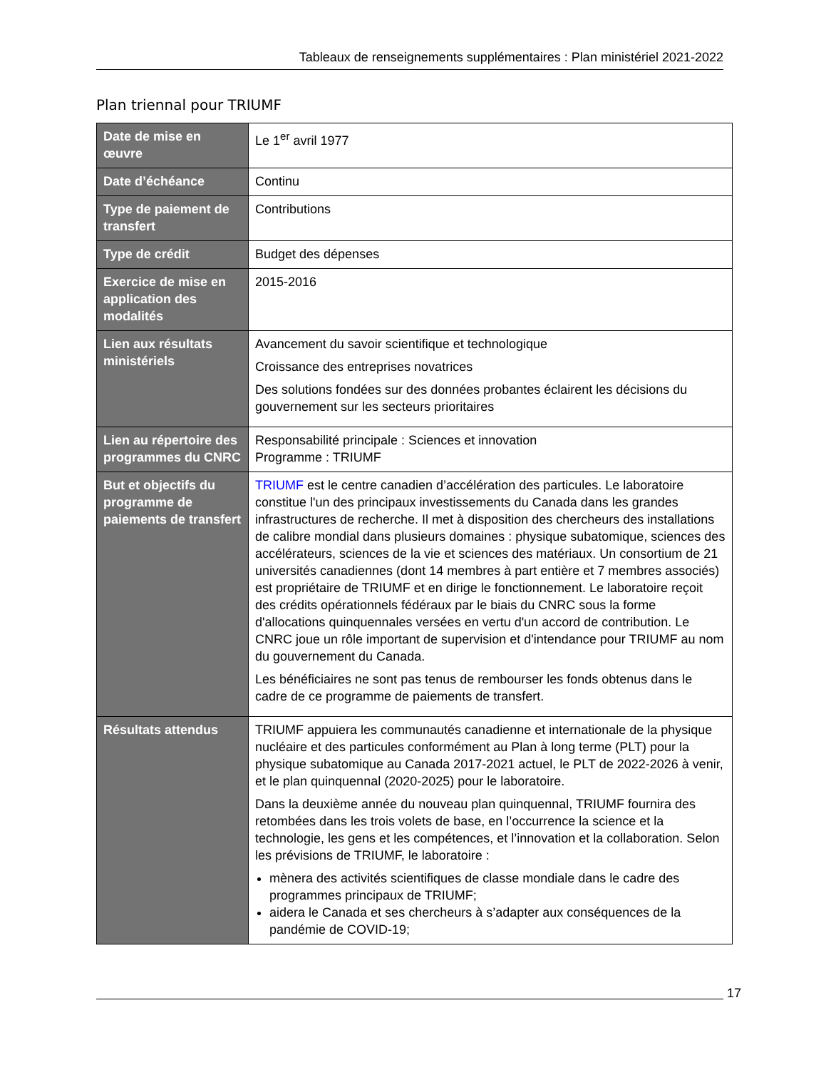Tableaux de renseignements supplémentaires : Plan ministériel 2021-2022
Plan triennal pour TRIUMF
| Date de mise en œuvre | Le 1<sup>er</sup> avril 1977 |
| Date d’échéance | Continu |
| Type de paiement de transfert | Contributions |
| Type de crédit | Budget des dépenses |
| Exercice de mise en application des modalités | 2015-2016 |
| Lien aux résultats ministériels | Avancement du savoir scientifique et technologique Croissance des entreprises novatrices Des solutions fondées sur des données probantes éclairent les décisions du gouvernement sur les secteurs prioritaires |
| Lien au répertoire des programmes du CNRC | Responsabilité principale : Sciences et innovation Programme : TRIUMF |
| But et objectifs du programme de paiements de transfert | TRIUMF est le centre canadien d’accélération des particules. Le laboratoire constitue l'un des principaux investissements du Canada dans les grandes infrastructures de recherche. Il met à disposition des chercheurs des installations de calibre mondial dans plusieurs domaines : physique subatomique, sciences des accélérateurs, sciences de la vie et sciences des matériaux. Un consortium de 21 universités canadiennes (dont 14 membres à part entière et 7 membres associés) est propriétaire de TRIUMF et en dirige le fonctionnement. Le laboratoire reçoit des crédits opérationnels fédéraux par le biais du CNRC sous la forme d'allocations quinquennales versées en vertu d'un accord de contribution. Le CNRC joue un rôle important de supervision et d'intendance pour TRIUMF au nom du gouvernement du Canada. Les bénéficiaires ne sont pas tenus de rembourser les fonds obtenus dans le cadre de ce programme de paiements de transfert. |
| Résultats attendus | TRIUMF appuiera les communautés canadienne et internationale de la physique nucléaire et des particules conformément au Plan à long terme (PLT) pour la physique subatomique au Canada 2017-2021 actuel, le PLT de 2022-2026 à venir, et le plan quinquennal (2020-2025) pour le laboratoire. Dans la deuxième année du nouveau plan quinquennal, TRIUMF fournira des retombées dans les trois volets de base, en l’occurrence la science et la technologie, les gens et les compétences, et l’innovation et la collaboration. Selon les prévisions de TRIUMF, le laboratoire : mènera des activités scientifiques de classe mondiale dans le cadre des programmes principaux de TRIUMF; aidera le Canada et ses chercheurs à s’adapter aux conséquences de la pandémie de COVID-19; |
17